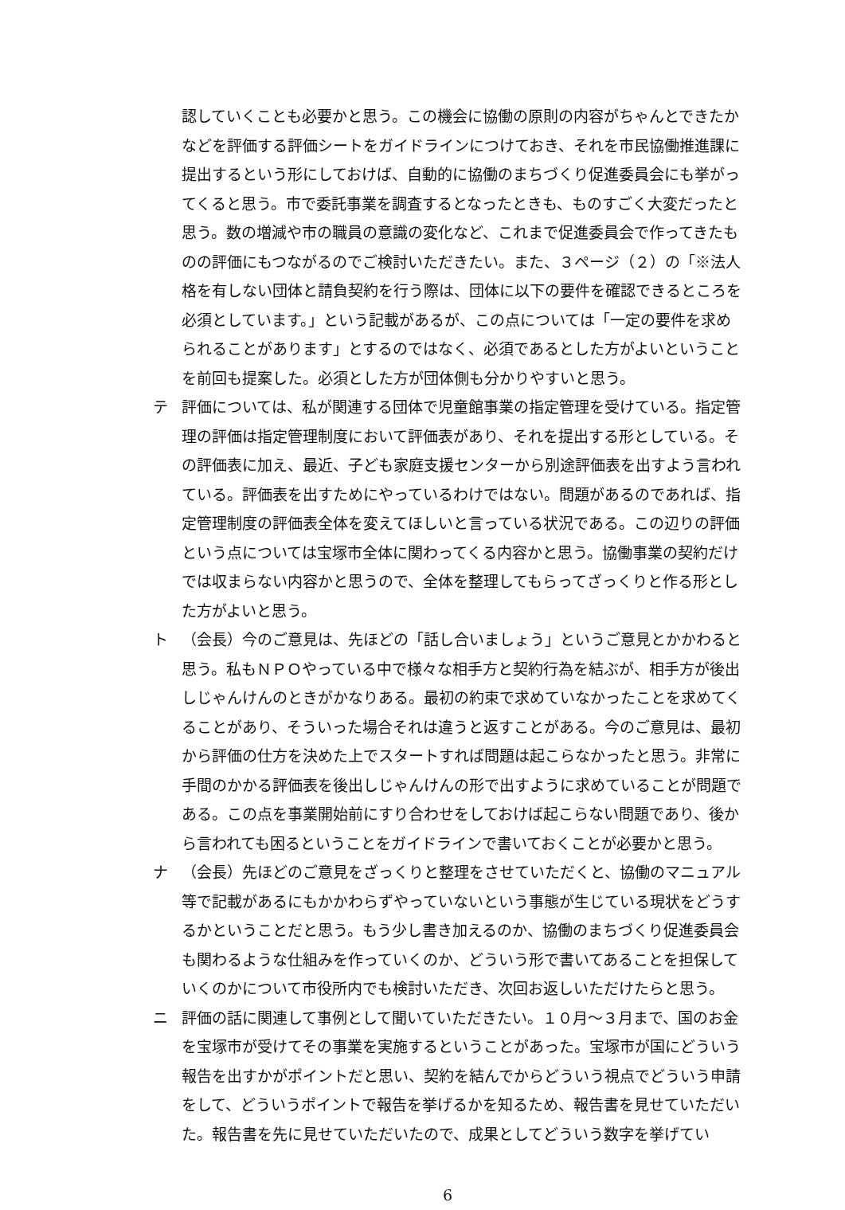認していくことも必要かと思う。この機会に協働の原則の内容がちゃんとできたかなどを評価する評価シートをガイドラインにつけておき、それを市民協働推進課に提出するという形にしておけば、自動的に協働のまちづくり促進委員会にも挙がってくると思う。市で委託事業を調査するとなったときも、ものすごく大変だったと思う。数の増減や市の職員の意識の変化など、これまで促進委員会で作ってきたものの評価にもつながるのでご検討いただきたい。また、３ページ（２）の「※法人格を有しない団体と請負契約を行う際は、団体に以下の要件を確認できるところを必須としています。」という記載があるが、この点については「一定の要件を求められることがあります」とするのではなく、必須であるとした方がよいということを前回も提案した。必須とした方が団体側も分かりやすいと思う。
テ 評価については、私が関連する団体で児童館事業の指定管理を受けている。指定管理の評価は指定管理制度において評価表があり、それを提出する形としている。その評価表に加え、最近、子ども家庭支援センターから別途評価表を出すよう言われている。評価表を出すためにやっているわけではない。問題があるのであれば、指定管理制度の評価表全体を変えてほしいと言っている状況である。この辺りの評価という点については宝塚市全体に関わってくる内容かと思う。協働事業の契約だけでは収まらない内容かと思うので、全体を整理してもらってざっくりと作る形とした方がよいと思う。
ト （会長）今のご意見は、先ほどの「話し合いましょう」というご意見とかかわると思う。私もＮＰＯやっている中で様々な相手方と契約行為を結ぶが、相手方が後出しじゃんけんのときがかなりある。最初の約束で求めていなかったことを求めてくることがあり、そういった場合それは違うと返すことがある。今のご意見は、最初から評価の仕方を決めた上でスタートすれば問題は起こらなかったと思う。非常に手間のかかる評価表を後出しじゃんけんの形で出すように求めていることが問題である。この点を事業開始前にすり合わせをしておけば起こらない問題であり、後から言われても困るということをガイドラインで書いておくことが必要かと思う。
ナ （会長）先ほどのご意見をざっくりと整理をさせていただくと、協働のマニュアル等で記載があるにもかかわらずやっていないという事態が生じている現状をどうするかということだと思う。もう少し書き加えるのか、協働のまちづくり促進委員会も関わるような仕組みを作っていくのか、どういう形で書いてあることを担保していくのかについて市役所内でも検討いただき、次回お返しいただけたらと思う。
ニ 評価の話に関連して事例として聞いていただきたい。１０月～３月まで、国のお金を宝塚市が受けてその事業を実施するということがあった。宝塚市が国にどういう報告を出すかがポイントだと思い、契約を結んでからどういう視点でどういう申請をして、どういうポイントで報告を挙げるかを知るため、報告書を見せていただいた。報告書を先に見せていただいたので、成果としてどういう数字を挙げてい
6